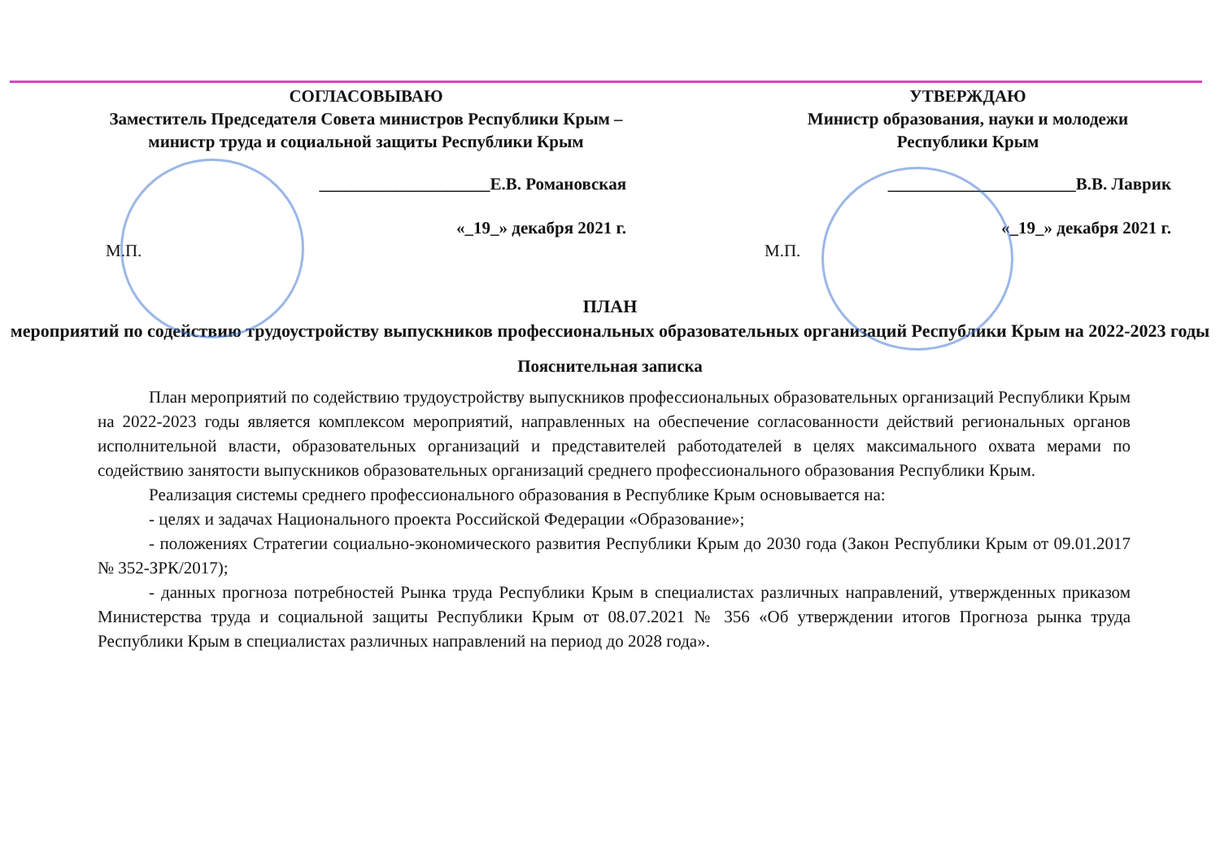СОГЛАСОВЫВАЮ
Заместитель Председателя Совета министров Республики Крым – министр труда и социальной защиты Республики Крым
____________________Е.В. Романовская
«_19_» декабря 2021 г.
М.П.
УТВЕРЖДАЮ
Министр образования, науки и молодежи Республики Крым
______________________В.В. Лаврик
«_19_» декабря 2021 г.
М.П.
ПЛАН
мероприятий по содействию трудоустройству выпускников профессиональных образовательных организаций Республики Крым на 2022-2023 годы
Пояснительная записка
План мероприятий по содействию трудоустройству выпускников профессиональных образовательных организаций Республики Крым на 2022-2023 годы является комплексом мероприятий, направленных на обеспечение согласованности действий региональных органов исполнительной власти, образовательных организаций и представителей работодателей в целях максимального охвата мерами по содействию занятости выпускников образовательных организаций среднего профессионального образования Республики Крым.
Реализация системы среднего профессионального образования в Республике Крым основывается на:
- целях и задачах Национального проекта Российской Федерации «Образование»;
- положениях Стратегии социально-экономического развития Республики Крым до 2030 года (Закон Республики Крым от 09.01.2017 № 352-ЗРК/2017);
- данных прогноза потребностей Рынка труда Республики Крым в специалистах различных направлений, утвержденных приказом Министерства труда и социальной защиты Республики Крым от 08.07.2021 № 356 «Об утверждении итогов Прогноза рынка труда Республики Крым в специалистах различных направлений на период до 2028 года».